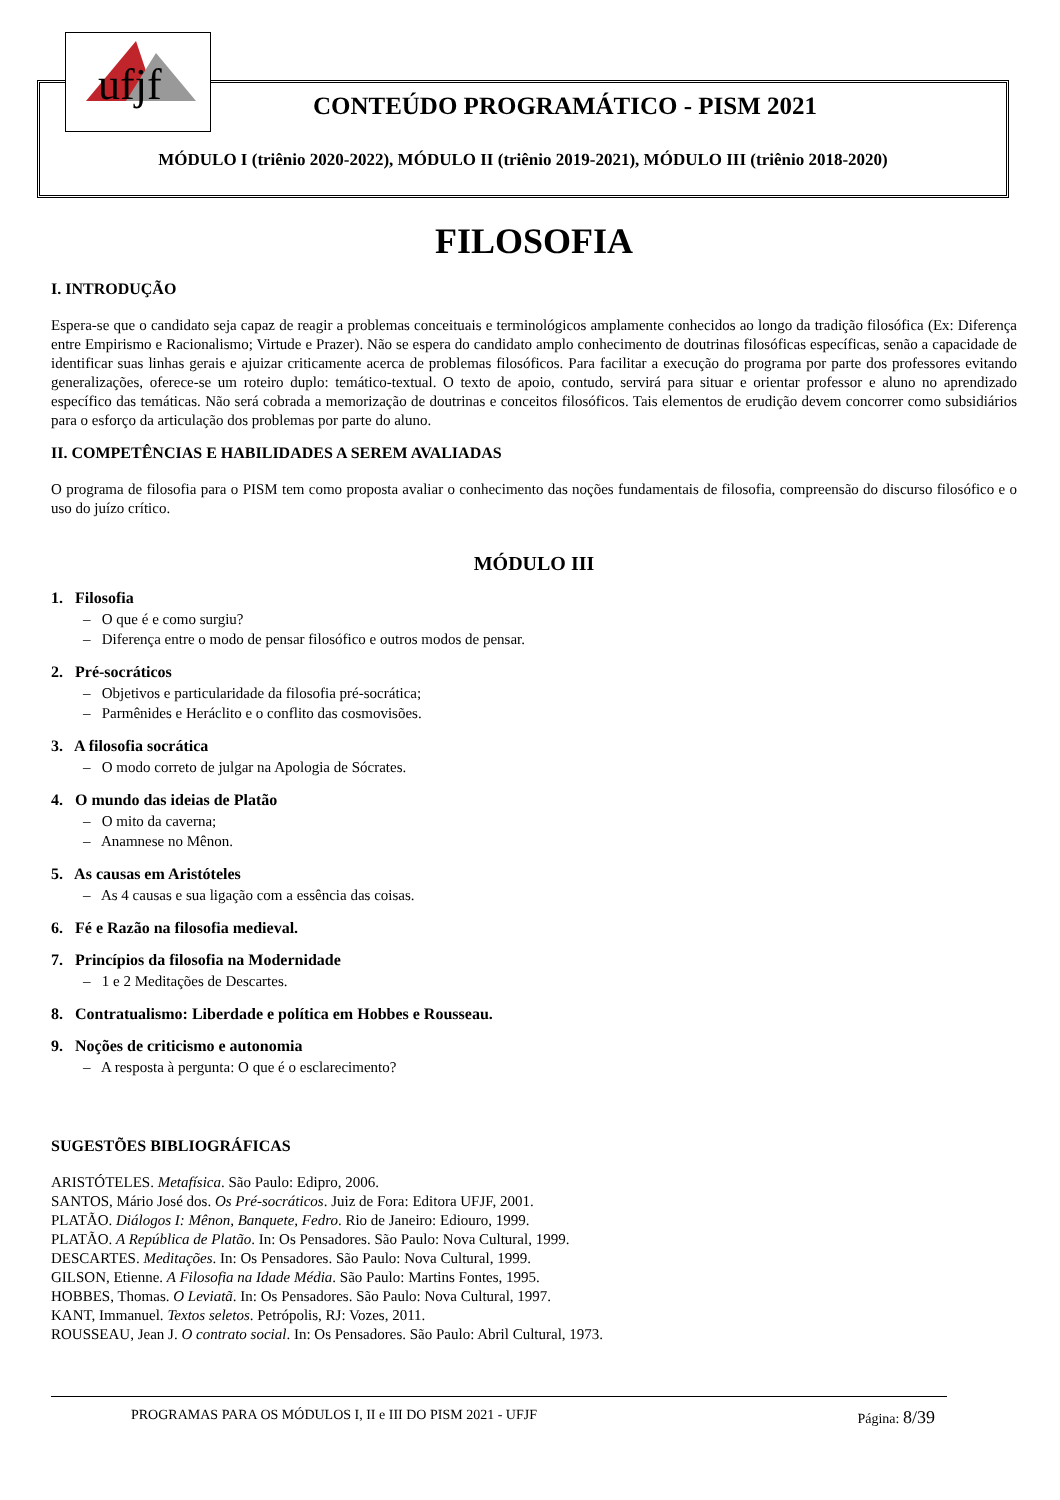ufjf
CONTEÚDO PROGRAMÁTICO - PISM 2021
MÓDULO I (triênio 2020-2022), MÓDULO II (triênio 2019-2021), MÓDULO III (triênio 2018-2020)
FILOSOFIA
I. INTRODUÇÃO
Espera-se que o candidato seja capaz de reagir a problemas conceituais e terminológicos amplamente conhecidos ao longo da tradição filosófica (Ex: Diferença entre Empirismo e Racionalismo; Virtude e Prazer). Não se espera do candidato amplo conhecimento de doutrinas filosóficas específicas, senão a capacidade de identificar suas linhas gerais e ajuizar criticamente acerca de problemas filosóficos. Para facilitar a execução do programa por parte dos professores evitando generalizações, oferece-se um roteiro duplo: temático-textual. O texto de apoio, contudo, servirá para situar e orientar professor e aluno no aprendizado específico das temáticas. Não será cobrada a memorização de doutrinas e conceitos filosóficos. Tais elementos de erudição devem concorrer como subsidiários para o esforço da articulação dos problemas por parte do aluno.
II. COMPETÊNCIAS E HABILIDADES A SEREM AVALIADAS
O programa de filosofia para o PISM tem como proposta avaliar o conhecimento das noções fundamentais de filosofia, compreensão do discurso filosófico e o uso do juízo crítico.
MÓDULO III
1. Filosofia
– O que é e como surgiu?
– Diferença entre o modo de pensar filosófico e outros modos de pensar.
2. Pré-socráticos
– Objetivos e particularidade da filosofia pré-socrática;
– Parmênides e Heráclito e o conflito das cosmovisões.
3. A filosofia socrática
– O modo correto de julgar na Apologia de Sócrates.
4. O mundo das ideias de Platão
– O mito da caverna;
– Anamnese no Mênon.
5. As causas em Aristóteles
– As 4 causas e sua ligação com a essência das coisas.
6. Fé e Razão na filosofia medieval.
7. Princípios da filosofia na Modernidade
– 1 e 2 Meditações de Descartes.
8. Contratualismo: Liberdade e política em Hobbes e Rousseau.
9. Noções de criticismo e autonomia
– A resposta à pergunta: O que é o esclarecimento?
SUGESTÕES BIBLIOGRÁFICAS
ARISTÓTELES. Metafísica. São Paulo: Edipro, 2006.
SANTOS, Mário José dos. Os Pré-socráticos. Juiz de Fora: Editora UFJF, 2001.
PLATÃO. Diálogos I: Mênon, Banquete, Fedro. Rio de Janeiro: Ediouro, 1999.
PLATÃO. A República de Platão. In: Os Pensadores. São Paulo: Nova Cultural, 1999.
DESCARTES. Meditações. In: Os Pensadores. São Paulo: Nova Cultural, 1999.
GILSON, Etienne. A Filosofia na Idade Média. São Paulo: Martins Fontes, 1995.
HOBBES, Thomas. O Leviatã. In: Os Pensadores. São Paulo: Nova Cultural, 1997.
KANT, Immanuel. Textos seletos. Petrópolis, RJ: Vozes, 2011.
ROUSSEAU, Jean J. O contrato social. In: Os Pensadores. São Paulo: Abril Cultural, 1973.
PROGRAMAS PARA OS MÓDULOS I, II e III DO PISM 2021 - UFJF Página: 8/39